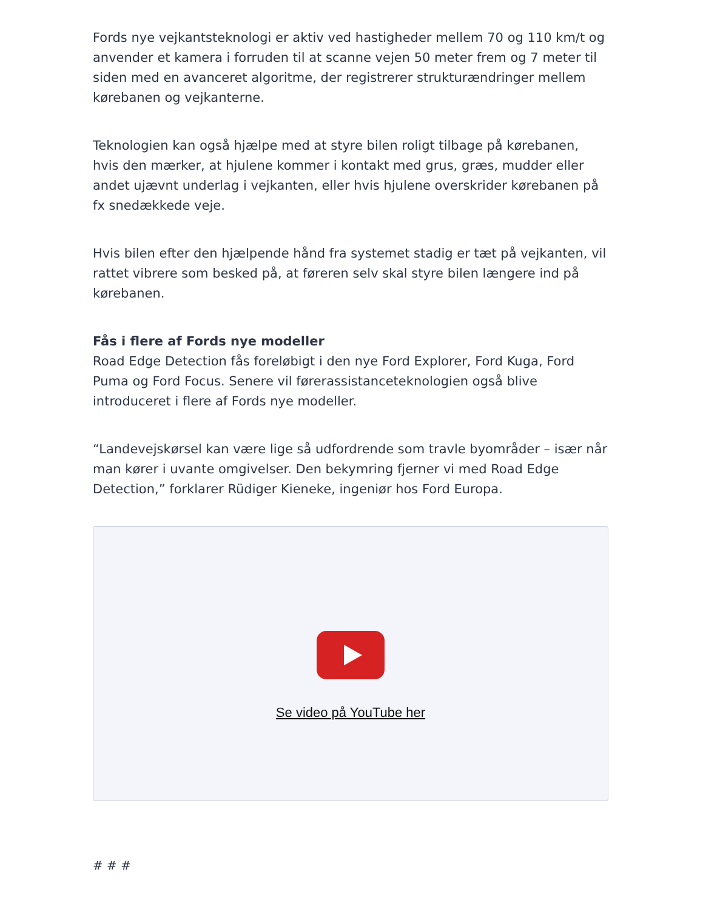Fords nye vejkantsteknologi er aktiv ved hastigheder mellem 70 og 110 km/t og anvender et kamera i forruden til at scanne vejen 50 meter frem og 7 meter til siden med en avanceret algoritme, der registrerer strukturændringer mellem kørebanen og vejkanterne.
Teknologien kan også hjælpe med at styre bilen roligt tilbage på kørebanen, hvis den mærker, at hjulene kommer i kontakt med grus, græs, mudder eller andet ujævnt underlag i vejkanten, eller hvis hjulene overskrider kørebanen på fx snedækkede veje.
Hvis bilen efter den hjælpende hånd fra systemet stadig er tæt på vejkanten, vil rattet vibrere som besked på, at føreren selv skal styre bilen længere ind på kørebanen.
Fås i flere af Fords nye modeller
Road Edge Detection fås foreløbigt i den nye Ford Explorer, Ford Kuga, Ford Puma og Ford Focus. Senere vil førerassistanceteknologien også blive introduceret i flere af Fords nye modeller.
“Landevejskørsel kan være lige så udfordrende som travle byområder – især når man kører i uvante omgivelser. Den bekymring fjerner vi med Road Edge Detection,” forklarer Rüdiger Kieneke, ingeniør hos Ford Europa.
Se video på YouTube her
# # #